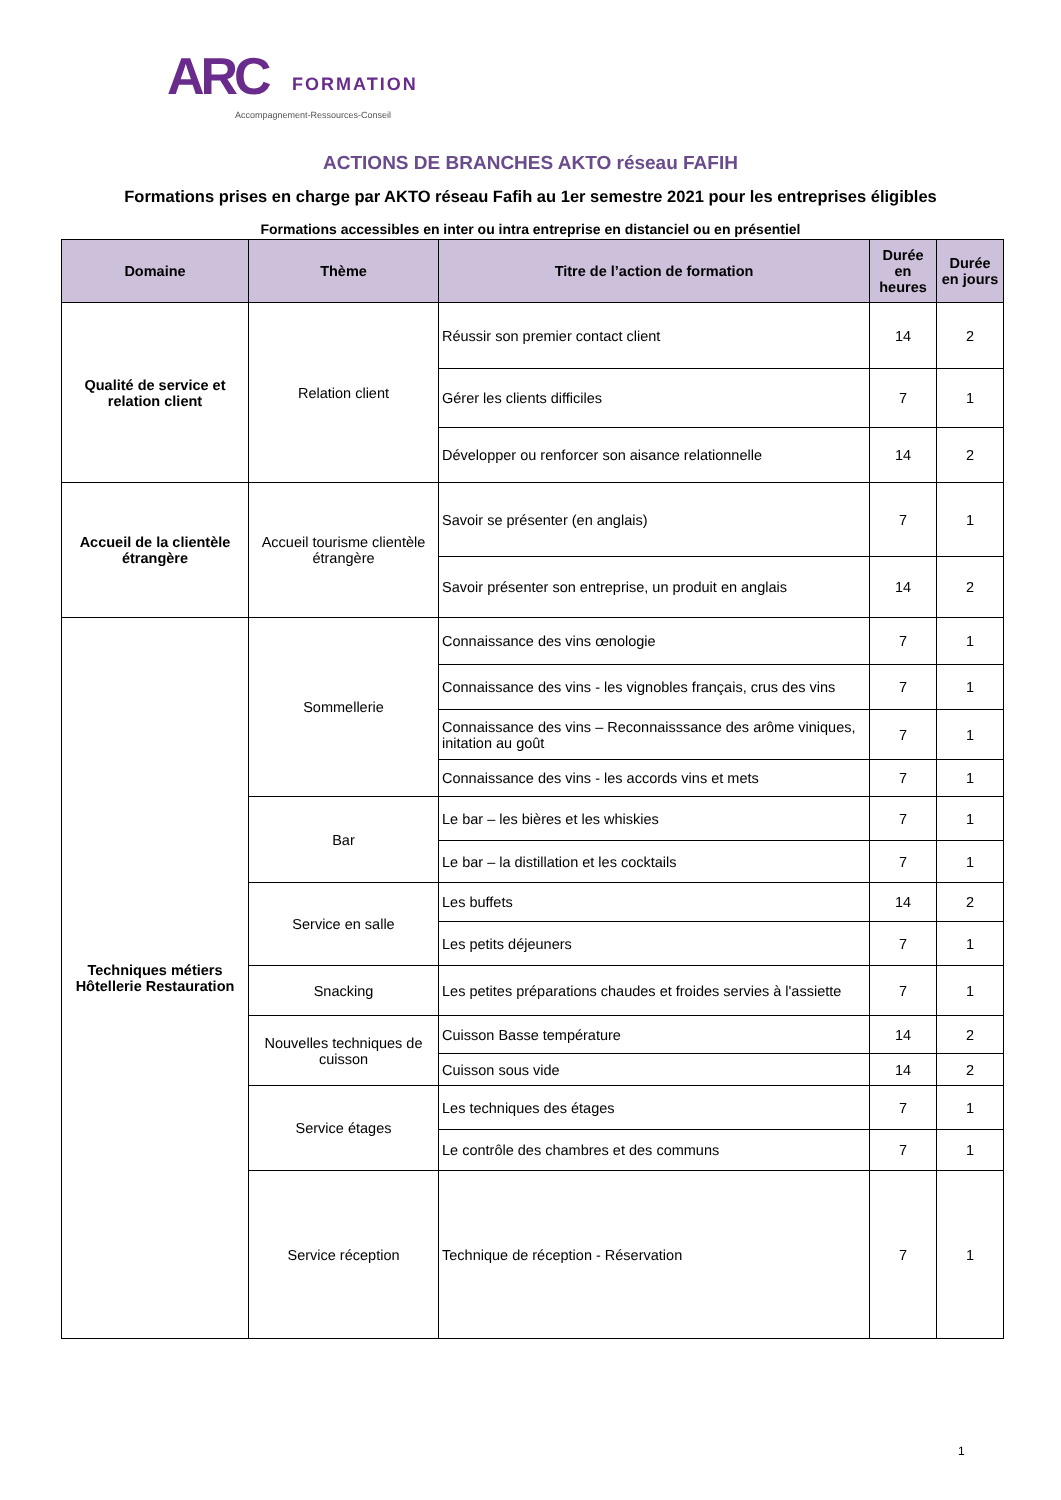ARC FORMATION
Accompagnement-Ressources-Conseil
ACTIONS DE BRANCHES AKTO réseau FAFIH
Formations prises en charge par AKTO réseau Fafih au 1er semestre 2021 pour les entreprises éligibles
Formations accessibles en inter ou intra entreprise en distanciel ou en présentiel
| Domaine | Thème | Titre de l’action de formation | Durée en heures | Durée en jours |
| --- | --- | --- | --- | --- |
| Qualité de service et relation client | Relation client | Réussir son premier contact client | 14 | 2 |
| | | Gérer les clients difficiles | 7 | 1 |
| | | Développer ou renforcer son aisance relationnelle | 14 | 2 |
| Accueil de la clientèle étrangère | Accueil tourisme clientèle étrangère | Savoir se présenter (en anglais) | 7 | 1 |
| | | Savoir présenter son entreprise, un produit en anglais | 14 | 2 |
| Techniques métiers Hôtellerie Restauration | Sommellerie | Connaissance des vins œnologie | 7 | 1 |
| | | Connaissance des vins - les vignobles français, crus des vins | 7 | 1 |
| | | Connaissance des vins – Reconnaisssance des arôme viniques, initation au goût | 7 | 1 |
| | | Connaissance des vins - les accords vins et mets | 7 | 1 |
| | Bar | Le bar – les bières et les whiskies | 7 | 1 |
| | | Le bar – la distillation et les cocktails | 7 | 1 |
| | Service en salle | Les buffets | 14 | 2 |
| | | Les petits déjeuners | 7 | 1 |
| | Snacking | Les petites préparations chaudes et froides servies à l'assiette | 7 | 1 |
| | Nouvelles techniques de cuisson | Cuisson Basse température | 14 | 2 |
| | | Cuisson sous vide | 14 | 2 |
| | Service étages | Les techniques des étages | 7 | 1 |
| | | Le contrôle des chambres et des communs | 7 | 1 |
| | Service réception | Technique de réception - Réservation | 7 | 1 |
1